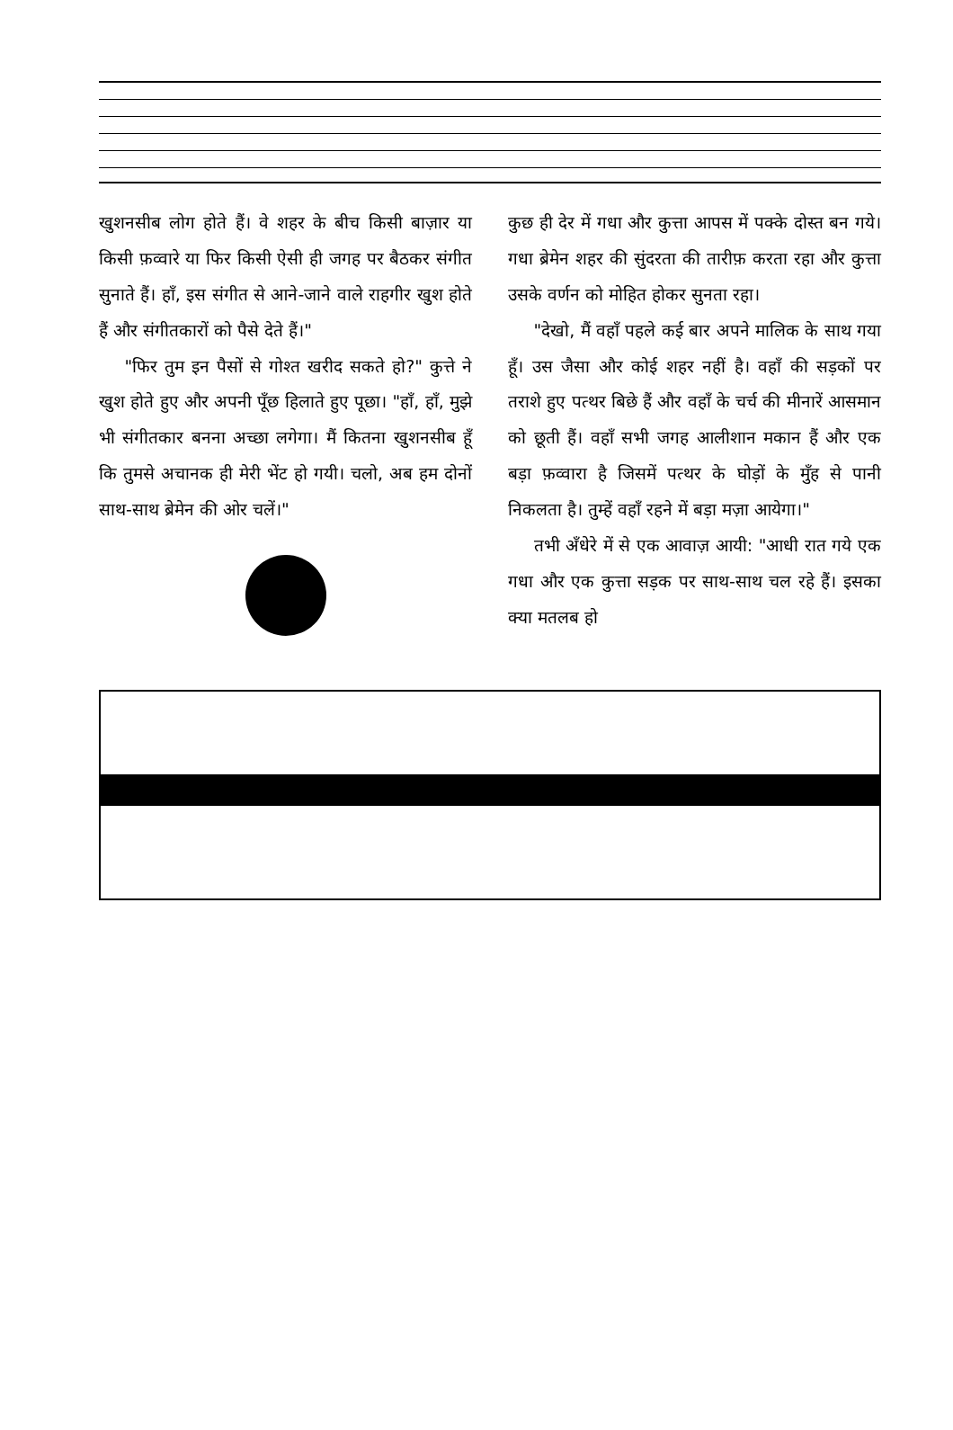खुशनसीब लोग होते हैं। वे शहर के बीच किसी बाज़ार या किसी फ़व्वारे या फिर किसी ऐसी ही जगह पर बैठकर संगीत सुनाते हैं। हाँ, इस संगीत से आने-जाने वाले राहगीर खुश होते हैं और संगीतकारों को पैसे देते हैं।"
"फिर तुम इन पैसों से गोश्त खरीद सकते हो?" कुत्ते ने खुश होते हुए और अपनी पूँछ हिलाते हुए पूछा। "हाँ, हाँ, मुझे भी संगीतकार बनना अच्छा लगेगा। मैं कितना खुशनसीब हूँ कि तुमसे अचानक ही मेरी भेंट हो गयी। चलो, अब हम दोनों साथ-साथ ब्रेमेन की ओर चलें।"
कुछ ही देर में गधा और कुत्ता आपस में पक्के दोस्त बन गये। गधा ब्रेमेन शहर की सुंदरता की तारीफ़ करता रहा और कुत्ता उसके वर्णन को मोहित होकर सुनता रहा।
"देखो, मैं वहाँ पहले कई बार अपने मालिक के साथ गया हूँ। उस जैसा और कोई शहर नहीं है। वहाँ की सड़कों पर तराशे हुए पत्थर बिछे हैं और वहाँ के चर्च की मीनारें आसमान को छूती हैं। वहाँ सभी जगह आलीशान मकान हैं और एक बड़ा फ़व्वारा है जिसमें पत्थर के घोड़ों के मुँह से पानी निकलता है। तुम्हें वहाँ रहने में बड़ा मज़ा आयेगा।"
तभी अँधेरे में से एक आवाज़ आयी: "आधी रात गये एक गधा और एक कुत्ता सड़क पर साथ-साथ चल रहे हैं। इसका क्या मतलब हो